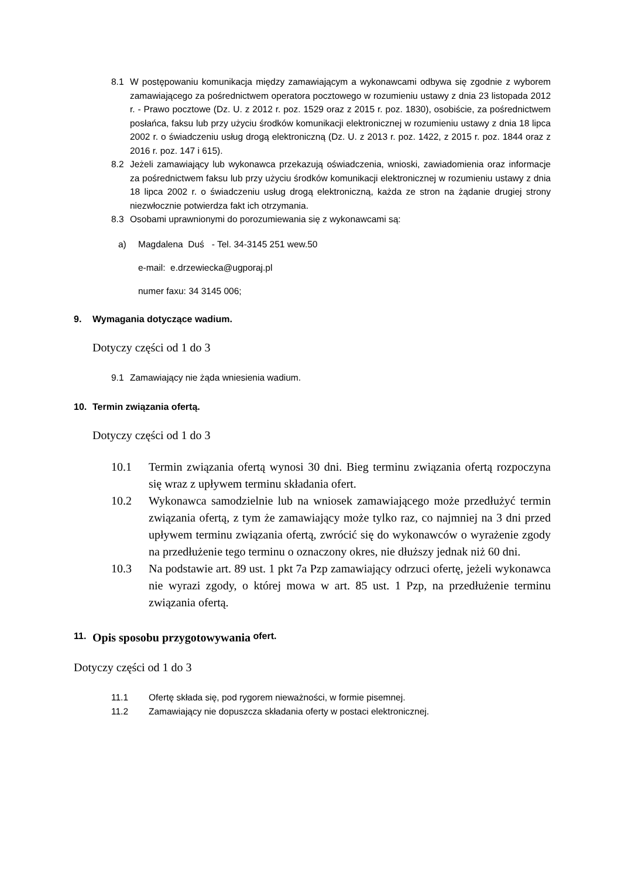8.1 W postępowaniu komunikacja między zamawiającym a wykonawcami odbywa się zgodnie z wyborem zamawiającego za pośrednictwem operatora pocztowego w rozumieniu ustawy z dnia 23 listopada 2012 r. - Prawo pocztowe (Dz. U. z 2012 r. poz. 1529 oraz z 2015 r. poz. 1830), osobiście, za pośrednictwem posłańca, faksu lub przy użyciu środków komunikacji elektronicznej w rozumieniu ustawy z dnia 18 lipca 2002 r. o świadczeniu usług drogą elektroniczną (Dz. U. z 2013 r. poz. 1422, z 2015 r. poz. 1844 oraz z 2016 r. poz. 147 i 615).
8.2 Jeżeli zamawiający lub wykonawca przekazują oświadczenia, wnioski, zawiadomienia oraz informacje za pośrednictwem faksu lub przy użyciu środków komunikacji elektronicznej w rozumieniu ustawy z dnia 18 lipca 2002 r. o świadczeniu usług drogą elektroniczną, każda ze stron na żądanie drugiej strony niezwłocznie potwierdza fakt ich otrzymania.
8.3 Osobami uprawnionymi do porozumiewania się z wykonawcami są:
a) Magdalena Duś - Tel. 34-3145 251 wew.50
e-mail: e.drzewiecka@ugporaj.pl
numer faxu: 34 3145 006;
9. Wymagania dotyczące wadium.
Dotyczy części od 1 do 3
9.1 Zamawiający nie żąda wniesienia wadium.
10. Termin związania ofertą.
Dotyczy części od 1 do 3
10.1 Termin związania ofertą wynosi 30 dni. Bieg terminu związania ofertą rozpoczyna się wraz z upływem terminu składania ofert.
10.2 Wykonawca samodzielnie lub na wniosek zamawiającego może przedłużyć termin związania ofertą, z tym że zamawiający może tylko raz, co najmniej na 3 dni przed upływem terminu związania ofertą, zwrócić się do wykonawców o wyrażenie zgody na przedłużenie tego terminu o oznaczony okres, nie dłuższy jednak niż 60 dni.
10.3 Na podstawie art. 89 ust. 1 pkt 7a Pzp zamawiający odrzuci ofertę, jeżeli wykonawca nie wyrazi zgody, o której mowa w art. 85 ust. 1 Pzp, na przedłużenie terminu związania ofertą.
11. Opis sposobu przygotowywania ofert.
Dotyczy części od 1 do 3
11.1 Ofertę składa się, pod rygorem nieważności, w formie pisemnej.
11.2 Zamawiający nie dopuszcza składania oferty w postaci elektronicznej.